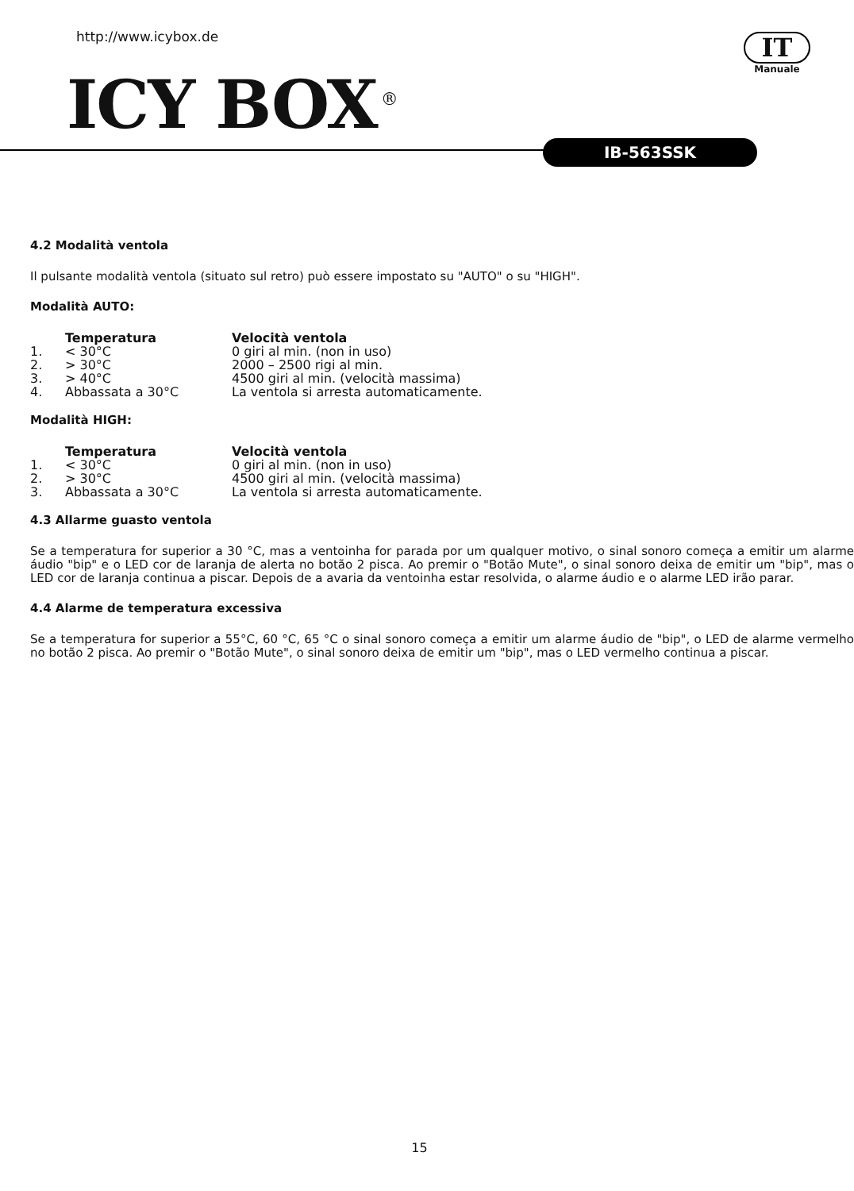http://www.icybox.de
ICY BOX<sup>®</sup>
IT
Manuale
IB-563SSK
4.2 Modalità ventola
Il pulsante modalità ventola (situato sul retro) può essere impostato su "AUTO" o su "HIGH".
Modalità AUTO:
| | Temperatura | Velocità ventola |
| 1. | < 30°C | 0 giri al min. (non in uso) |
| 2. | > 30°C | 2000 – 2500 rigi al min. |
| 3. | > 40°C | 4500 giri al min. (velocità massima) |
| 4. | Abbassata a 30°C | La ventola si arresta automaticamente. |
Modalità HIGH:
| | Temperatura | Velocità ventola |
| 1. | < 30°C | 0 giri al min. (non in uso) |
| 2. | > 30°C | 4500 giri al min. (velocità massima) |
| 3. | Abbassata a 30°C | La ventola si arresta automaticamente. |
4.3 Allarme guasto ventola
Se a temperatura for superior a 30 °C, mas a ventoinha for parada por um qualquer motivo, o sinal sonoro começa a emitir um alarme áudio "bip" e o LED cor de laranja de alerta no botão 2 pisca. Ao premir o "Botão Mute", o sinal sonoro deixa de emitir um "bip", mas o LED cor de laranja continua a piscar. Depois de a avaria da ventoinha estar resolvida, o alarme áudio e o alarme LED irão parar.
4.4 Alarme de temperatura excessiva
Se a temperatura for superior a 55°C, 60 °C, 65 °C o sinal sonoro começa a emitir um alarme áudio de "bip", o LED de alarme vermelho no botão 2 pisca. Ao premir o "Botão Mute", o sinal sonoro deixa de emitir um "bip", mas o LED vermelho continua a piscar.
15